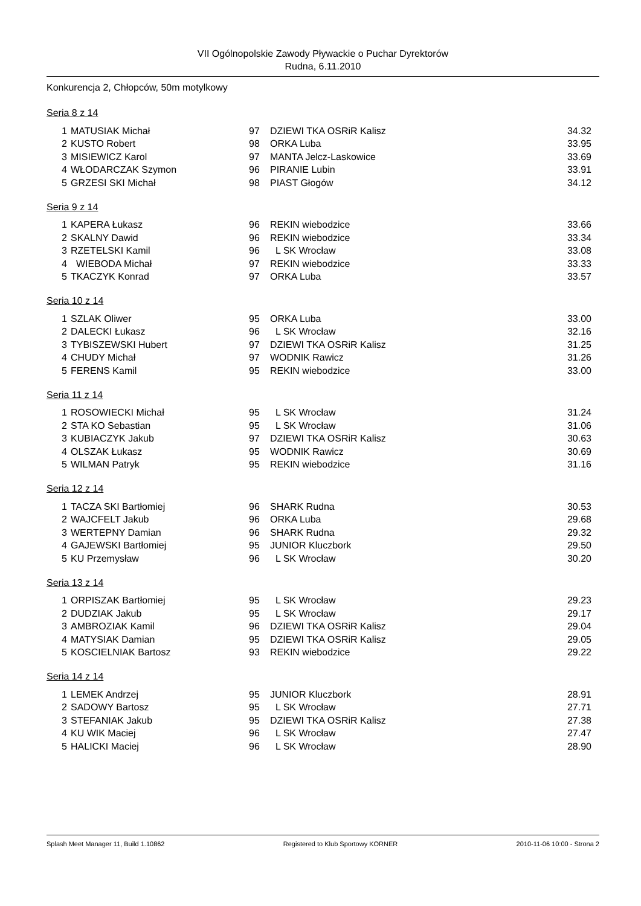VII Ogólnopolskie Zawody Pływackie o Puchar Dyrektorów
Rudna, 6.11.2010
Konkurencja 2, Chłopców, 50m motylkowy
Seria 8 z 14
| 1 | MATUSIAK Michał | 97 | DZIEWI TKA OSRiR Kalisz | 34.32 |
| 2 | KUSTO Robert | 98 | ORKA Luba | 33.95 |
| 3 | MISIEWICZ Karol | 97 | MANTA Jelcz-Laskowice | 33.69 |
| 4 | WŁODARCZAK Szymon | 96 | PIRANIE Lubin | 33.91 |
| 5 | GRZESI SKI Michał | 98 | PIAST Głogów | 34.12 |
Seria 9 z 14
| 1 | KAPERA Łukasz | 96 | REKIN wiebodzice | 33.66 |
| 2 | SKALNY Dawid | 96 | REKIN wiebodzice | 33.34 |
| 3 | RZETELSKI Kamil | 96 | L SK Wrocław | 33.08 |
| 4 | WIEBODA Michał | 97 | REKIN wiebodzice | 33.33 |
| 5 | TKACZYK Konrad | 97 | ORKA Luba | 33.57 |
Seria 10 z 14
| 1 | SZLAK Oliwer | 95 | ORKA Luba | 33.00 |
| 2 | DALECKI Łukasz | 96 | L SK Wrocław | 32.16 |
| 3 | TYBISZEWSKI Hubert | 97 | DZIEWI TKA OSRiR Kalisz | 31.25 |
| 4 | CHUDY Michał | 97 | WODNIK Rawicz | 31.26 |
| 5 | FERENS Kamil | 95 | REKIN wiebodzice | 33.00 |
Seria 11 z 14
| 1 | ROSOWIECKI Michał | 95 | L SK Wrocław | 31.24 |
| 2 | STA KO Sebastian | 95 | L SK Wrocław | 31.06 |
| 3 | KUBIACZYK Jakub | 97 | DZIEWI TKA OSRiR Kalisz | 30.63 |
| 4 | OLSZAK Łukasz | 95 | WODNIK Rawicz | 30.69 |
| 5 | WILMAN Patryk | 95 | REKIN wiebodzice | 31.16 |
Seria 12 z 14
| 1 | TACZA SKI Bartłomiej | 96 | SHARK Rudna | 30.53 |
| 2 | WAJCFELT Jakub | 96 | ORKA Luba | 29.68 |
| 3 | WERTEPNY Damian | 96 | SHARK Rudna | 29.32 |
| 4 | GAJEWSKI Bartłomiej | 95 | JUNIOR Kluczbork | 29.50 |
| 5 | KU Przemysław | 96 | L SK Wrocław | 30.20 |
Seria 13 z 14
| 1 | ORPISZAK Bartłomiej | 95 | L SK Wrocław | 29.23 |
| 2 | DUDZIAK Jakub | 95 | L SK Wrocław | 29.17 |
| 3 | AMBROZIAK Kamil | 96 | DZIEWI TKA OSRiR Kalisz | 29.04 |
| 4 | MATYSIAK Damian | 95 | DZIEWI TKA OSRiR Kalisz | 29.05 |
| 5 | KOSCIELNIAK Bartosz | 93 | REKIN wiebodzice | 29.22 |
Seria 14 z 14
| 1 | LEMEK Andrzej | 95 | JUNIOR Kluczbork | 28.91 |
| 2 | SADOWY Bartosz | 95 | L SK Wrocław | 27.71 |
| 3 | STEFANIAK Jakub | 95 | DZIEWI TKA OSRiR Kalisz | 27.38 |
| 4 | KU WIK Maciej | 96 | L SK Wrocław | 27.47 |
| 5 | HALICKI Maciej | 96 | L SK Wrocław | 28.90 |
Splash Meet Manager 11, Build 1.10862 Registered to Klub Sportowy KORNER 2010-11-06 10:00 - Strona 2